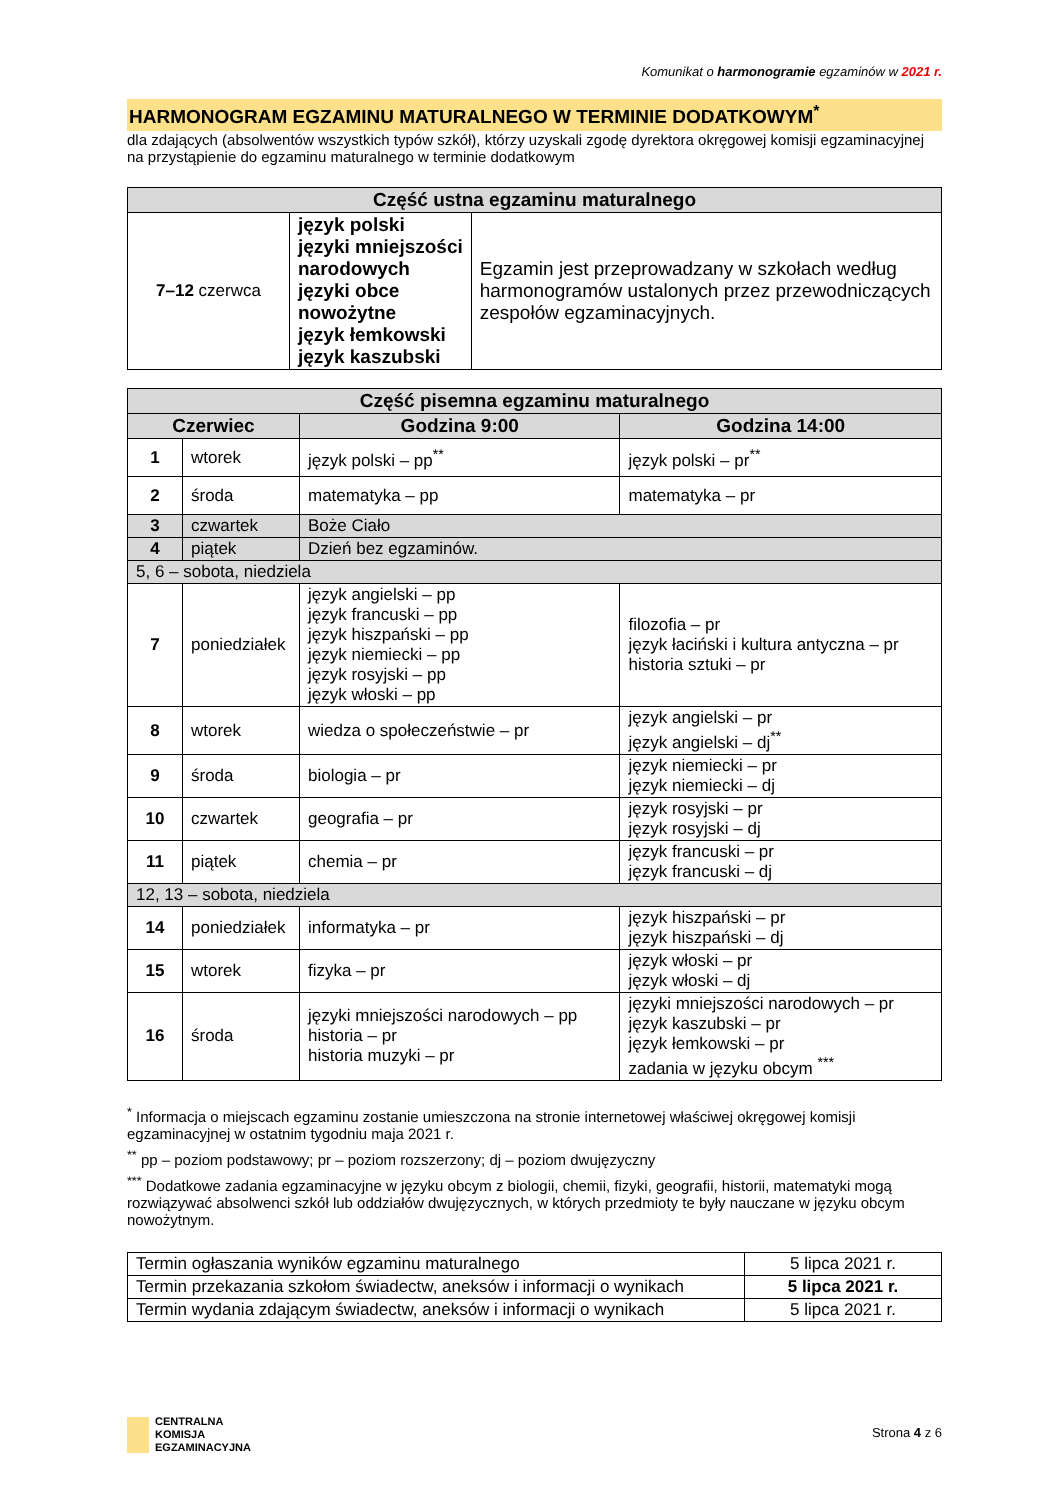Komunikat o harmonogramie egzaminów w 2021 r.
HARMONOGRAM EGZAMINU MATURALNEGO W TERMINIE DODATKOWYM<sup>*</sup>
dla zdających (absolwentów wszystkich typów szkół), którzy uzyskali zgodę dyrektora okręgowej komisji egzaminacyjnej na przystąpienie do egzaminu maturalnego w terminie dodatkowym
| Część ustna egzaminu maturalnego | | |
| --- | --- | --- |
| 7–12 czerwca | język polski języki mniejszości narodowych języki obce nowożytne język łemkowski język kaszubski | Egzamin jest przeprowadzany w szkołach według harmonogramów ustalonych przez przewodniczących zespołów egzaminacyjnych. |
| Część pisemna egzaminu maturalnego | | | |
| --- | --- | --- | --- |
| Czerwiec | | Godzina 9:00 | Godzina 14:00 |
| 1 | wtorek | język polski – pp<sup>**</sup> | język polski – pr<sup>**</sup> |
| 2 | środa | matematyka – pp | matematyka – pr |
| 3 | czwartek | Boże Ciało | |
| 4 | piątek | Dzień bez egzaminów. | |
| 5, 6 – sobota, niedziela | | | |
| 7 | poniedziałek | język angielski – pp język francuski – pp język hiszpański – pp język niemiecki – pp język rosyjski – pp język włoski – pp | filozofia – pr język łaciński i kultura antyczna – pr historia sztuki – pr |
| 8 | wtorek | wiedza o społeczeństwie – pr | język angielski – pr język angielski – dj<sup>**</sup> |
| 9 | środa | biologia – pr | język niemiecki – pr język niemiecki – dj |
| 10 | czwartek | geografia – pr | język rosyjski – pr język rosyjski – dj |
| 11 | piątek | chemia – pr | język francuski – pr język francuski – dj |
| 12, 13 – sobota, niedziela | | | |
| 14 | poniedziałek | informatyka – pr | język hiszpański – pr język hiszpański – dj |
| 15 | wtorek | fizyka – pr | język włoski – pr język włoski – dj |
| 16 | środa | języki mniejszości narodowych – pp historia – pr historia muzyki – pr | języki mniejszości narodowych – pr język kaszubski – pr język łemkowski – pr zadania w języku obcym <sup>***</sup> |
<sup>*</sup> Informacja o miejscach egzaminu zostanie umieszczona na stronie internetowej właściwej okręgowej komisji egzaminacyjnej w ostatnim tygodniu maja 2021 r.
<sup>**</sup> pp – poziom podstawowy; pr – poziom rozszerzony; dj – poziom dwujęzyczny
<sup>***</sup> Dodatkowe zadania egzaminacyjne w języku obcym z biologii, chemii, fizyki, geografii, historii, matematyki mogą rozwiązywać absolwenci szkół lub oddziałów dwujęzycznych, w których przedmioty te były nauczane w języku obcym nowożytnym.
| Termin ogłaszania wyników egzaminu maturalnego | 5 lipca 2021 r. |
| Termin przekazania szkołom świadectw, aneksów i informacji o wynikach | 5 lipca 2021 r. |
| Termin wydania zdającym świadectw, aneksów i informacji o wynikach | 5 lipca 2021 r. |
CENTRALNA
KOMISJA
EGZAMINACYJNA
Strona 4 z 6